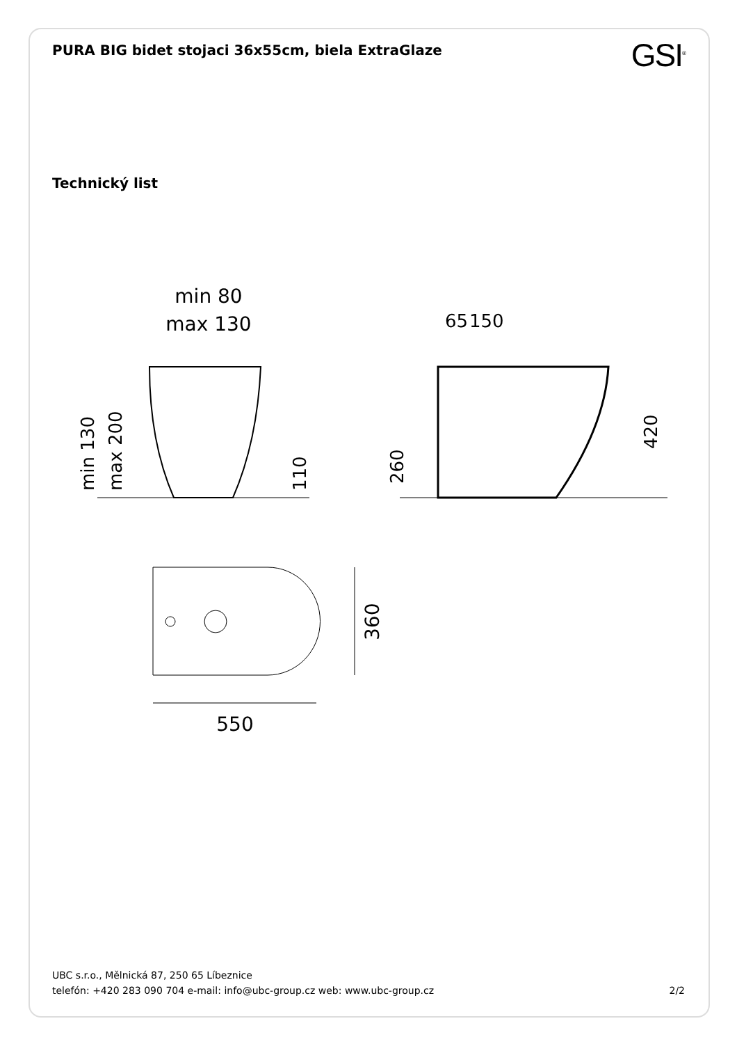PURA BIG bidet stojaci 36x55cm, biela ExtraGlaze
GSI<sup>®</sup>
Technický list
min 80
max 130
min 130
max 200
110
65
150
260
420
550
360
UBC s.r.o., Mělnická 87, 250 65 Líbeznice
telefón: +420 283 090 704 e-mail: info@ubc-group.cz web: www.ubc-group.cz
2/2